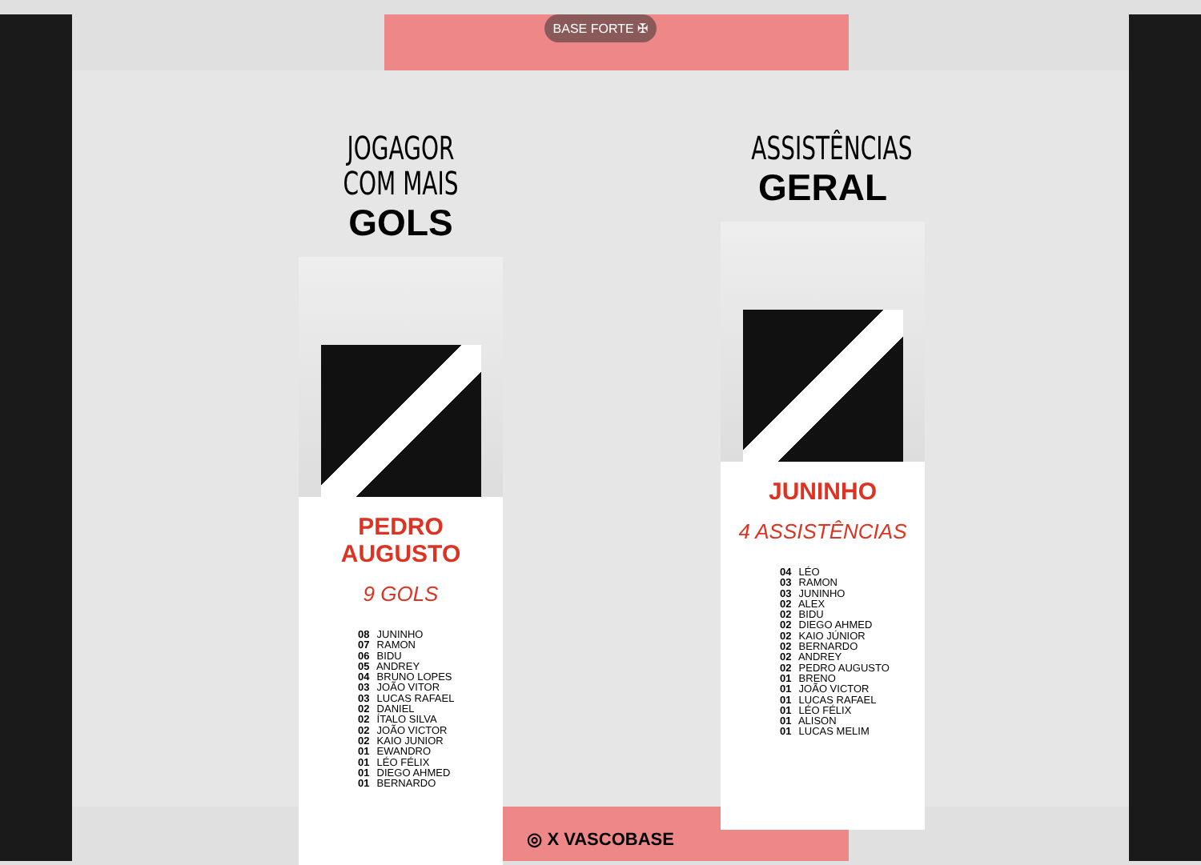BASE FORTE ✠
JOGAGOR COM MAIS
GOLS
PEDRO AUGUSTO
9 GOLS
08 JUNINHO
07 RAMON
06 BIDU
05 ANDREY
04 BRUNO LOPES
03 JOÃO VITOR
03 LUCAS RAFAEL
02 DANIEL
02 ÍTALO SILVA
02 JOÃO VICTOR
02 KAIO JUNIOR
01 EWANDRO
01 LÉO FÉLIX
01 DIEGO AHMED
01 BERNARDO
ASSISTÊNCIAS
GERAL
JUNINHO
4 ASSISTÊNCIAS
04 LÉO
03 RAMON
03 JUNINHO
02 ALEX
02 BIDU
02 DIEGO AHMED
02 KAIO JÚNIOR
02 BERNARDO
02 ANDREY
02 PEDRO AUGUSTO
01 BRENO
01 JOÃO VICTOR
01 LUCAS RAFAEL
01 LÉO FÉLIX
01 ALISON
01 LUCAS MELIM
◎ X VASCOBASE